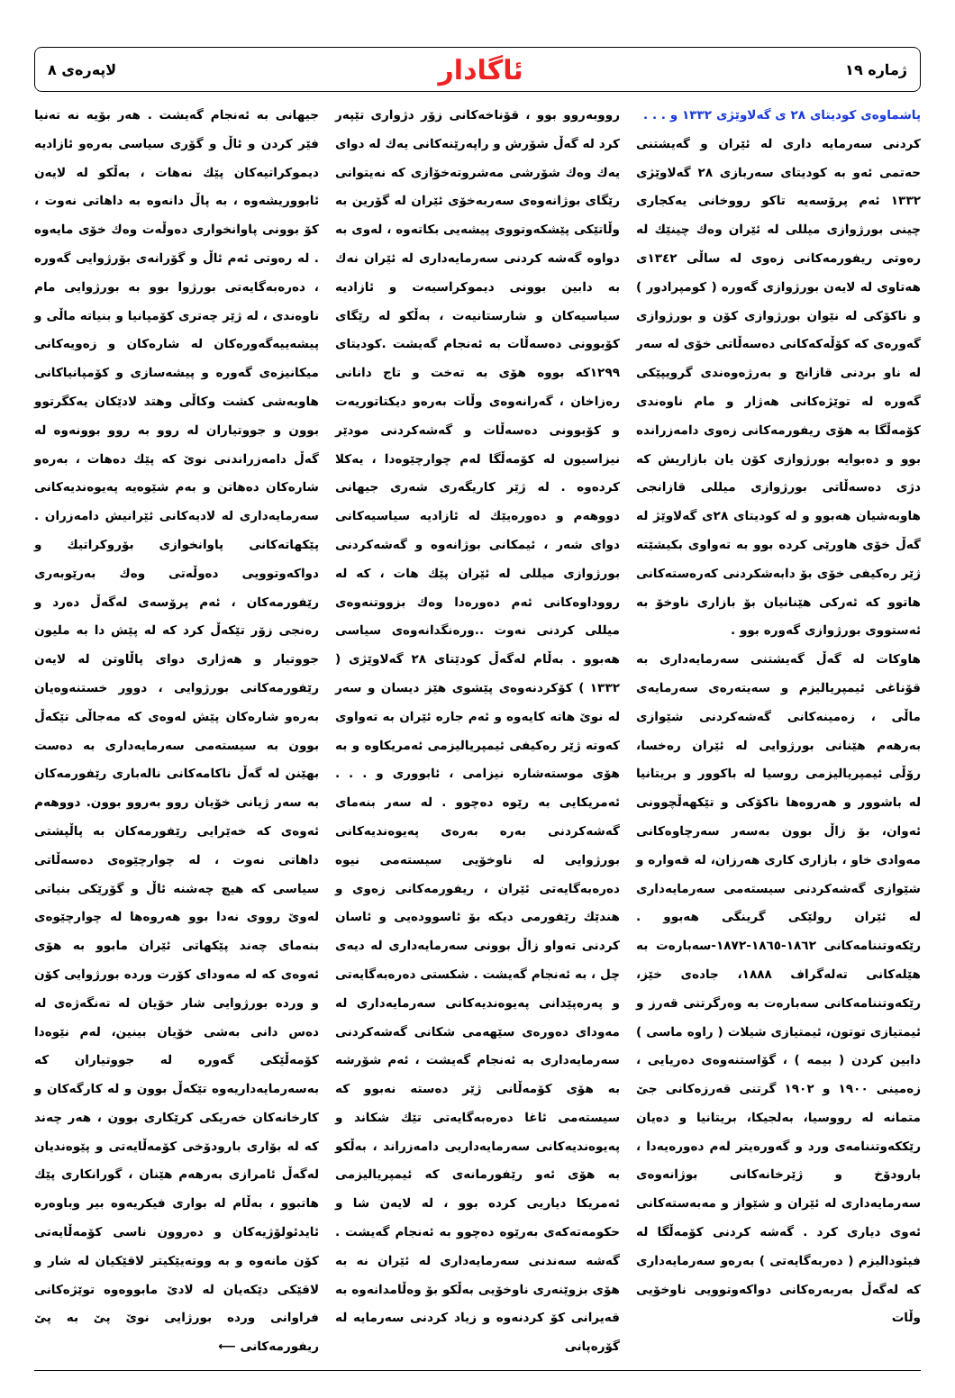ژماره ١٩ ئاگادار لاپەرەی ٨
پاشماوەی کودیتای ٢٨ ی گەلاوێژی ١٣٣٢ و . . .
کردنی سەرمایە داری لە ئێران و گەیشتنی حەتمی ئەو بە کودیتای سەربازی ٢٨ گەلاوێژی ١٣٣٢ ئەم پرۆسەیە تاکو رووخانی یەکجاری چینی بورژوازی میللی لە ئێران وەك چینێك لە رەوتی ریفورمەکانی زەوی لە ساڵی ١٣٤٢ی هەتاوی لە لایەن بورژوازی گەورە ( کومپرادور ) و ناکۆکی لە نێوان بورژوازی کۆن و بورژوازی گەورەی کە کۆڵەکەکانی دەسەڵاتی خۆی لە سەر لە ناو بردنی قازانج و بەرژەوەندی گرویپێکی گەورە لە توێژەکانی هەژار و مام ناوەندی کۆمەڵگا بە هۆی ریفورمەکانی زەوی دامەزراندە بوو و دەبوایە بورژوازی کۆن یان بازاریش کە دژی دەسەڵاتی بورژوازی میللی قازانجی هاوبەشیان هەبوو و لە کودیتای ٢٨ی گەلاوێژ لە گەڵ خۆی هاورێی کردە بوو بە تەواوی بکیشێتە ژێر رەکیفی خۆی بۆ دابەشکردنی کەرەستەکانی هاتوو کە ئەرکی هێنانیان بۆ بازاری ناوخۆ بە ئەستووی بورژوازی گەورە بوو .
هاوکات لە گەڵ گەیشتنی سەرمایەداری بە قۆناغی ئیمپریالیزم و سەیتەرەی سەرمایەی ماڵی ، زەمینەکانی گەشەکردنی شێوازی بەرهەم هێنانی بورژوایی لە ئێران رەخسا، رۆڵی ئیمپریالیزمی روسیا لە باکوور و بریتانیا لە باشوور و هەروەها ناکۆکی و تێکهەڵچوونی ئەوان، بۆ زاڵ بوون بەسەر سەرچاوەکانی مەوادی خاو ، بازاری کاری هەرزان، لە قەوارە و شێوازی گەشەکردنی سیستەمی سەرمایەداری لە ئێران رولێکی گرینگی هەبوو . رێکەوتننامەکانی ١٨٦٢-١٨٦٥-١٨٧٢-سەبارەت بە هێلەکانی تەلەگراف ١٨٨٨، جادەی خێز، رێکەوتننامەکانی سەبارەت بە وەرگرتنی قەرز و ئیمتیازی توتون، ئیمتیازی شیلات ( راوە ماسی ) دابین کردن ( بیمە ) ، گۆاستنەوەی دەریایی ، زەمینی ١٩٠٠ و ١٩٠٢ گرتنی قەرزەکانی جێ متمانە لە رووسیا، بەلجیکا، بریتانیا و دەیان رێککەوتننامەی ورد و گەورەیتر لەم دەورەیەدا ، بارودۆخ و ژێرخانەکانی بوژانەوەی سەرمایەداری لە ئێران و شێواز و مەبەستەکانی ئەوی دیاری کرد . گەشە کردنی کۆمەڵگا لە فیئودالیزم ( دەربەگایەتی ) بەرەو سەرمایەداری کە لەگەڵ بەربەرەکانی دواکەوتوویی ناوخۆیی وڵات
رووبەروو بوو ، قۆناخەکانی زۆر دژواری تێپەر کرد لە گەڵ شۆرش و راپەرێنەکانی یەك لە دوای یەك وەك شۆرشی مەشروتەخۆازی کە نەیتوانی رێگای بوژانەوەی سەربەخۆی ئێران لە گۆرین بە وڵاتێکی پێشکەوتووی پیشەیی بکاتەوە ، لەوی بە دواوە گەشە کردنی سەرمایەداری لە ئێران نەك بە دابین بوونی دیموکراسیەت و ئازادیە سیاسیەکان و شارستانیەت ، بەڵکو لە رێگای کۆبوونی دەسەڵات بە ئەنجام گەیشت .کودیتای ١٢٩٩کە بووە هۆی بە تەخت و تاج دانانی رەزاخان ، گەرانەوەی وڵات بەرەو دیکتاتوریەت و کۆبوونی دەسەڵات و گەشەکردنی مودێر نیزاسیون لە کۆمەڵگا لەم چوارچێوەدا ، یەکلا کردەوە . لە ژێر کاریگەری شەری جیهانی دووهەم و دەورەیێك لە ئازادیە سیاسیەکانی دوای شەر ، ئیمکانی بوژانەوە و گەشەکردنی بورژوازی میللی لە ئێران پێك هات ، کە لە رووداوەکانی ئەم دەورەدا وەك بزووتنەوەی میللی کردنی نەوت ..ورەنگدانەوەی سیاسی هەبوو . بەڵام لەگەڵ کودێتای ٢٨ گەلاوێژی ( ١٣٣٢ ) کۆکردنەوەی پێشوی هێز دیسان و سەر لە نوێ هاتە کایەوە و ئەم جارە ئێران بە تەواوی کەوتە ژێر رەکیفی ئیمپریالیزمی ئەمریکاوە و بە هۆی موستەشارە نیزامی ، ئابووری و . . . ئەمریکایی بە رێوە دەچوو . لە سەر بنەمای گەشەکردنی بەرە بەرەی پەیوەندیەکانی بورژوایی لە ناوخۆیی سیستەمی نیوە دەرەبەگایەتی ئێران ، ریفورمەکانی زەوی و هندێك رێفورمی دیکە بۆ ئاسوودەیی و ئاسان کردنی تەواو زاڵ بوونی سەرمایەداری لە دیەی چل ، بە ئەنجام گەیشت . شکستی دەرەبەگایەتی و پەرەپێدانی پەیوەندیەکانی سەرمایەداری لە مەودای دەورەی سێهەمی شکانی گەشەکردنی سەرمایەداری بە ئەنجام گەیشت ، ئەم شۆرشە بە هۆی کۆمەڵانی ژێر دەستە نەبوو کە سیستەمی ئاغا دەرەبەگایەتی تێك شکاند و پەیوەندیەکانی سەرمایەداریی دامەزراند ، بەڵکو بە هۆی ئەو رێفورمانەی کە ئیمپریالیزمی ئەمریکا دیاریی کردە بوو ، لە لایەن شا و حکومەتەکەی بەرێوە دەچوو بە ئەنجام گەیشت . گەشە سەندنی سەرمایەداری لە ئێران نە بە هۆی بزوێنەری ناوخۆیی بەڵکو بۆ وەڵامدانەوە بە قەیرانی کۆ کردنەوە و زیاد کردنی سەرمایە لە گۆرەپانی
جیهانی بە ئەنجام گەیشت . هەر بۆیە نە تەنیا فێر کردن و ئاڵ و گۆری سیاسی بەرەو ئازادیە دیموکراتیەکان پێك نەهات ، بەڵکو لە لایەن ئابووریشەوە ، بە پاڵ دانەوە بە داهاتی نەوت ، کۆ بوونی پاوانخواری دەوڵەت وەك خۆی مایەوە . لە رەوتی ئەم ئاڵ و گۆرانەی بۆرژوایی گەورە ، دەرەبەگایەتی بورژوا بوو بە بورژوایی مام ناوەندی ، لە ژێر چەتری کۆمپانیا و بنیاتە ماڵی و پیشەییەگەورەکان لە شارەکان و زەویەکانی میکانیزەی گەورە و پیشەسازی و کۆمپانیاکانی هاوبەشی کشت وکاڵی وهتد لادێکان یەکگرتوو بوون و جووتیاران لە روو بە روو بوونەوە لە گەڵ دامەزراندنی نوێ کە پێك دەهات ، بەرەو شارەکان دەهاتن و بەم شێوەیە پەیوەندیەکانی سەرمایەداری لە لادیەکانی ئێرانیش دامەزران . پێکهاتەکانی پاوانخوازی بۆروکراتیك و دواکەوتوویی دەوڵەتی وەك بەرێوبەری رێفورمەکان ، ئەم پرۆسەی لەگەڵ دەرد و رەنجی زۆر تێکەڵ کرد کە لە پێش دا بە ملیون جووتیار و هەژاری دوای پاڵاوتن لە لایەن رێفورمەکانی بورژوایی ، دوور خستنەوەیان بەرەو شارەکان پێش لەوەی کە مەجاڵی تێکەڵ بوون بە سیستەمی سەرمایەداری بە دەست بهێنن لە گەڵ ناکامەکانی نالەباری رێفورمەکان بە سەر ژیانی خۆیان روو بەروو بوون. دووهەم ئەوەی کە خەێرایی رێفورمەکان بە پاڵپشتی داهاتی نەوت ، لە چوارچێوەی دەسەڵاتی سیاسی کە هیچ چەشنە ئاڵ و گۆرێکی بنیاتی لەوێ رووی نەدا بوو هەروەها لە چوارچێوەی بنەمای چەند پێکهاتی ئێران مابوو بە هۆی ئەوەی کە لە مەودای کۆرت وردە بورژوایی کۆن و وردە بورژوایی شار خۆیان لە تەنگەژەی لە دەس دانی بەشی خۆیان بینین، لەم نێوەدا کۆمەڵێکی گەورە لە جووتیاران کە بەسەرمایەداریەوە تێکەڵ بوون و لە کارگەکان و کارخانەکان خەریکی کرێکاری بوون ، هەر چەند کە لە بۆاری بارودۆخی کۆمەڵایەتی و پێوەندیان لەگەڵ ئامرازی بەرهەم هێنان ، گورانکاری پێك هاتبوو ، بەڵام لە بواری فیکریەوە بیر وباوەرە ئایدئولۆژیەکان و دەروون ناسی کۆمەڵایەتی کۆن مانەوە و بە ووتەیێکیتر لاقێکیان لە شار و لاقێکی دێکەیان لە لادێ مابووەوە توێژەکانی فراوانی وردە بورژایی نوێ پێ بە پێ ریفورمەکانی ⟵